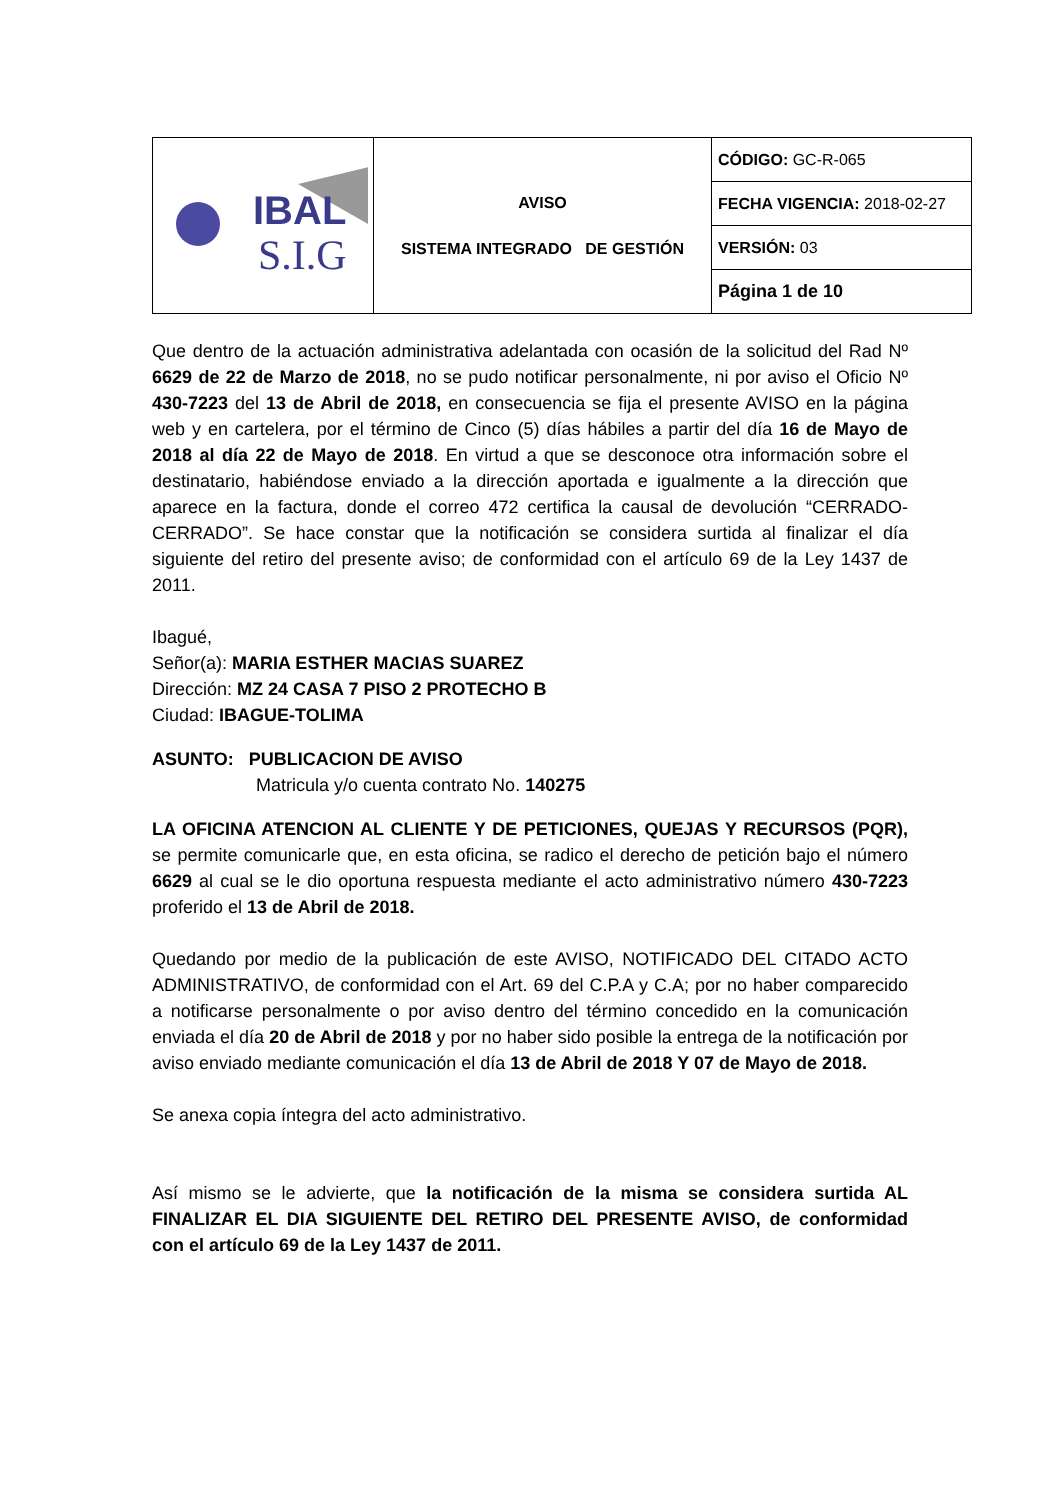| IBAL S.I.G | AVISO SISTEMA INTEGRADO DE GESTIÓN | CÓDIGO: GC-R-065 |
| | | FECHA VIGENCIA: 2018-02-27 |
| | | VERSIÓN: 03 |
| | | Página 1 de 10 |
Que dentro de la actuación administrativa adelantada con ocasión de la solicitud del Rad Nº 6629 de 22 de Marzo de 2018, no se pudo notificar personalmente, ni por aviso el Oficio Nº 430-7223 del 13 de Abril de 2018, en consecuencia se fija el presente AVISO en la página web y en cartelera, por el término de Cinco (5) días hábiles a partir del día 16 de Mayo de 2018 al día 22 de Mayo de 2018. En virtud a que se desconoce otra información sobre el destinatario, habiéndose enviado a la dirección aportada e igualmente a la dirección que aparece en la factura, donde el correo 472 certifica la causal de devolución “CERRADO-CERRADO”. Se hace constar que la notificación se considera surtida al finalizar el día siguiente del retiro del presente aviso; de conformidad con el artículo 69 de la Ley 1437 de 2011.
Ibagué,
Señor(a): MARIA ESTHER MACIAS SUAREZ
Dirección: MZ 24 CASA 7 PISO 2 PROTECHO B
Ciudad: IBAGUE-TOLIMA
ASUNTO: PUBLICACION DE AVISO
Matricula y/o cuenta contrato No. 140275
LA OFICINA ATENCION AL CLIENTE Y DE PETICIONES, QUEJAS Y RECURSOS (PQR), se permite comunicarle que, en esta oficina, se radico el derecho de petición bajo el número 6629 al cual se le dio oportuna respuesta mediante el acto administrativo número 430-7223 proferido el 13 de Abril de 2018.
Quedando por medio de la publicación de este AVISO, NOTIFICADO DEL CITADO ACTO ADMINISTRATIVO, de conformidad con el Art. 69 del C.P.A y C.A; por no haber comparecido a notificarse personalmente o por aviso dentro del término concedido en la comunicación enviada el día 20 de Abril de 2018 y por no haber sido posible la entrega de la notificación por aviso enviado mediante comunicación el día 13 de Abril de 2018 Y 07 de Mayo de 2018.
Se anexa copia íntegra del acto administrativo.
Así mismo se le advierte, que la notificación de la misma se considera surtida AL FINALIZAR EL DIA SIGUIENTE DEL RETIRO DEL PRESENTE AVISO, de conformidad con el artículo 69 de la Ley 1437 de 2011.